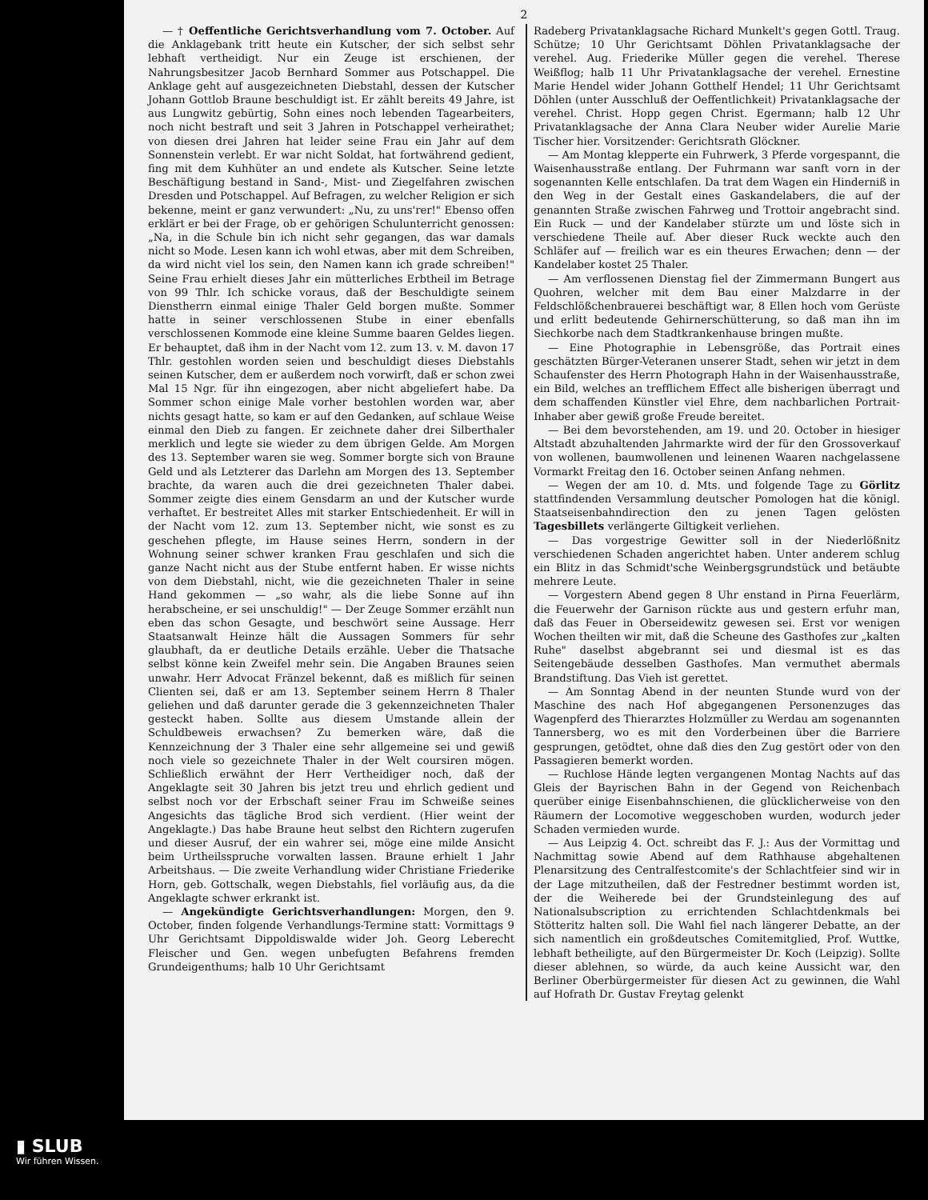2
— † Oeffentliche Gerichtsverhandlung vom 7. October. Auf die Anklagebank tritt heute ein Kutscher, der sich selbst sehr lebhaft vertheidigt. Nur ein Zeuge ist erschienen, der Nahrungsbesitzer Jacob Bernhard Sommer aus Potschappel. Die Anklage geht auf ausgezeichneten Diebstahl, dessen der Kutscher Johann Gottlob Braune beschuldigt ist. Er zählt bereits 49 Jahre, ist aus Lungwitz gebürtig, Sohn eines noch lebenden Tagearbeiters, noch nicht bestraft und seit 3 Jahren in Potschappel verheirathet; von diesen drei Jahren hat leider seine Frau ein Jahr auf dem Sonnenstein verlebt. Er war nicht Soldat, hat fortwährend gedient, fing mit dem Kuhhüter an und endete als Kutscher. Seine letzte Beschäftigung bestand in Sand-, Mist- und Ziegelfahren zwischen Dresden und Potschappel. Auf Befragen, zu welcher Religion er sich bekenne, meint er ganz verwundert: „Nu, zu uns'rer!" Ebenso offen erklärt er bei der Frage, ob er gehörigen Schulunterricht genossen: „Na, in die Schule bin ich nicht sehr gegangen, das war damals nicht so Mode. Lesen kann ich wohl etwas, aber mit dem Schreiben, da wird nicht viel los sein, den Namen kann ich grade schreiben!" Seine Frau erhielt dieses Jahr ein mütterliches Erbtheil im Betrage von 99 Thlr. Ich schicke voraus, daß der Beschuldigte seinem Dienstherrn einmal einige Thaler Geld borgen mußte. Sommer hatte in seiner verschlossenen Stube in einer ebenfalls verschlossenen Kommode eine kleine Summe baaren Geldes liegen. Er behauptet, daß ihm in der Nacht vom 12. zum 13. v. M. davon 17 Thlr. gestohlen worden seien und beschuldigt dieses Diebstahls seinen Kutscher, dem er außerdem noch vorwirft, daß er schon zwei Mal 15 Ngr. für ihn eingezogen, aber nicht abgeliefert habe. Da Sommer schon einige Male vorher bestohlen worden war, aber nichts gesagt hatte, so kam er auf den Gedanken, auf schlaue Weise einmal den Dieb zu fangen. Er zeichnete daher drei Silberthaler merklich und legte sie wieder zu dem übrigen Gelde. Am Morgen des 13. September waren sie weg. Sommer borgte sich von Braune Geld und als Letzterer das Darlehn am Morgen des 13. September brachte, da waren auch die drei gezeichneten Thaler dabei. Sommer zeigte dies einem Gensdarm an und der Kutscher wurde verhaftet. Er bestreitet Alles mit starker Entschiedenheit. Er will in der Nacht vom 12. zum 13. September nicht, wie sonst es zu geschehen pflegte, im Hause seines Herrn, sondern in der Wohnung seiner schwer kranken Frau geschlafen und sich die ganze Nacht nicht aus der Stube entfernt haben. Er wisse nichts von dem Diebstahl, nicht, wie die gezeichneten Thaler in seine Hand gekommen — „so wahr, als die liebe Sonne auf ihn herabscheine, er sei unschuldig!" — Der Zeuge Sommer erzählt nun eben das schon Gesagte, und beschwört seine Aussage. Herr Staatsanwalt Heinze hält die Aussagen Sommers für sehr glaubhaft, da er deutliche Details erzähle. Ueber die Thatsache selbst könne kein Zweifel mehr sein. Die Angaben Braunes seien unwahr. Herr Advocat Fränzel bekennt, daß es mißlich für seinen Clienten sei, daß er am 13. September seinem Herrn 8 Thaler geliehen und daß darunter gerade die 3 gekennzeichneten Thaler gesteckt haben. Sollte aus diesem Umstande allein der Schuldbeweis erwachsen? Zu bemerken wäre, daß die Kennzeichnung der 3 Thaler eine sehr allgemeine sei und gewiß noch viele so gezeichnete Thaler in der Welt coursiren mögen. Schließlich erwähnt der Herr Vertheidiger noch, daß der Angeklagte seit 30 Jahren bis jetzt treu und ehrlich gedient und selbst noch vor der Erbschaft seiner Frau im Schweiße seines Angesichts das tägliche Brod sich verdient. (Hier weint der Angeklagte.) Das habe Braune heut selbst den Richtern zugerufen und dieser Ausruf, der ein wahrer sei, möge eine milde Ansicht beim Urtheilsspruche vorwalten lassen. Braune erhielt 1 Jahr Arbeitshaus. — Die zweite Verhandlung wider Christiane Friederike Horn, geb. Gottschalk, wegen Diebstahls, fiel vorläufig aus, da die Angeklagte schwer erkrankt ist.
— Angekündigte Gerichtsverhandlungen: Morgen, den 9. October, finden folgende Verhandlungs-Termine statt: Vormittags 9 Uhr Gerichtsamt Dippoldiswalde wider Joh. Georg Leberecht Fleischer und Gen. wegen unbefugten Befahrens fremden Grundeigenthums; halb 10 Uhr Gerichtsamt
Radeberg Privatanklagsache Richard Munkelt's gegen Gottl. Traug. Schütze; 10 Uhr Gerichtsamt Döhlen Privatanklagsache der verehel. Aug. Friederike Müller gegen die verehel. Therese Weißflog; halb 11 Uhr Privatanklagsache der verehel. Ernestine Marie Hendel wider Johann Gotthelf Hendel; 11 Uhr Gerichtsamt Döhlen (unter Ausschluß der Oeffentlichkeit) Privatanklagsache der verehel. Christ. Hopp gegen Christ. Egermann; halb 12 Uhr Privatanklagsache der Anna Clara Neuber wider Aurelie Marie Tischer hier. Vorsitzender: Gerichtsrath Glöckner.
— Am Montag klepperte ein Fuhrwerk, 3 Pferde vorgespannt, die Waisenhausstraße entlang. Der Fuhrmann war sanft vorn in der sogenannten Kelle entschlafen. Da trat dem Wagen ein Hinderniß in den Weg in der Gestalt eines Gaskandelabers, die auf der genannten Straße zwischen Fahrweg und Trottoir angebracht sind. Ein Ruck — und der Kandelaber stürzte um und löste sich in verschiedene Theile auf. Aber dieser Ruck weckte auch den Schläfer auf — freilich war es ein theures Erwachen; denn — der Kandelaber kostet 25 Thaler.
— Am verflossenen Dienstag fiel der Zimmermann Bungert aus Quohren, welcher mit dem Bau einer Malzdarre in der Feldschlößchenbrauerei beschäftigt war, 8 Ellen hoch vom Gerüste und erlitt bedeutende Gehirnerschütterung, so daß man ihn im Siechkorbe nach dem Stadtkrankenhause bringen mußte.
— Eine Photographie in Lebensgröße, das Portrait eines geschätzten Bürger-Veteranen unserer Stadt, sehen wir jetzt in dem Schaufenster des Herrn Photograph Hahn in der Waisenhausstraße, ein Bild, welches an trefflichem Effect alle bisherigen überragt und dem schaffenden Künstler viel Ehre, dem nachbarlichen Portrait-Inhaber aber gewiß große Freude bereitet.
— Bei dem bevorstehenden, am 19. und 20. October in hiesiger Altstadt abzuhaltenden Jahrmarkte wird der für den Grossoverkauf von wollenen, baumwollenen und leinenen Waaren nachgelassene Vormarkt Freitag den 16. October seinen Anfang nehmen.
— Wegen der am 10. d. Mts. und folgende Tage zu Görlitz stattfindenden Versammlung deutscher Pomologen hat die königl. Staatseisenbahndirection den zu jenen Tagen gelösten Tagesbillets verlängerte Giltigkeit verliehen.
— Das vorgestrige Gewitter soll in der Niederlößnitz verschiedenen Schaden angerichtet haben. Unter anderem schlug ein Blitz in das Schmidt'sche Weinbergsgrundstück und betäubte mehrere Leute.
— Vorgestern Abend gegen 8 Uhr enstand in Pirna Feuerlärm, die Feuerwehr der Garnison rückte aus und gestern erfuhr man, daß das Feuer in Oberseidewitz gewesen sei. Erst vor wenigen Wochen theilten wir mit, daß die Scheune des Gasthofes zur „kalten Ruhe" daselbst abgebrannt sei und diesmal ist es das Seitengebäude desselben Gasthofes. Man vermuthet abermals Brandstiftung. Das Vieh ist gerettet.
— Am Sonntag Abend in der neunten Stunde wurd von der Maschine des nach Hof abgegangenen Personenzuges das Wagenpferd des Thierarztes Holzmüller zu Werdau am sogenannten Tannersberg, wo es mit den Vorderbeinen über die Barriere gesprungen, getödtet, ohne daß dies den Zug gestört oder von den Passagieren bemerkt worden.
— Ruchlose Hände legten vergangenen Montag Nachts auf das Gleis der Bayrischen Bahn in der Gegend von Reichenbach querüber einige Eisenbahnschienen, die glücklicherweise von den Räumern der Locomotive weggeschoben wurden, wodurch jeder Schaden vermieden wurde.
— Aus Leipzig 4. Oct. schreibt das F. J.: Aus der Vormittag und Nachmittag sowie Abend auf dem Rathhause abgehaltenen Plenarsitzung des Centralfestcomite's der Schlachtfeier sind wir in der Lage mitzutheilen, daß der Festredner bestimmt worden ist, der die Weiherede bei der Grundsteinlegung des auf Nationalsubscription zu errichtenden Schlachtdenkmals bei Stötteritz halten soll. Die Wahl fiel nach längerer Debatte, an der sich namentlich ein großdeutsches Comitemitglied, Prof. Wuttke, lebhaft betheiligte, auf den Bürgermeister Dr. Koch (Leipzig). Sollte dieser ablehnen, so würde, da auch keine Aussicht war, den Berliner Oberbürgermeister für diesen Act zu gewinnen, die Wahl auf Hofrath Dr. Gustav Freytag gelenkt
▮ SLUB
Wir führen Wissen.